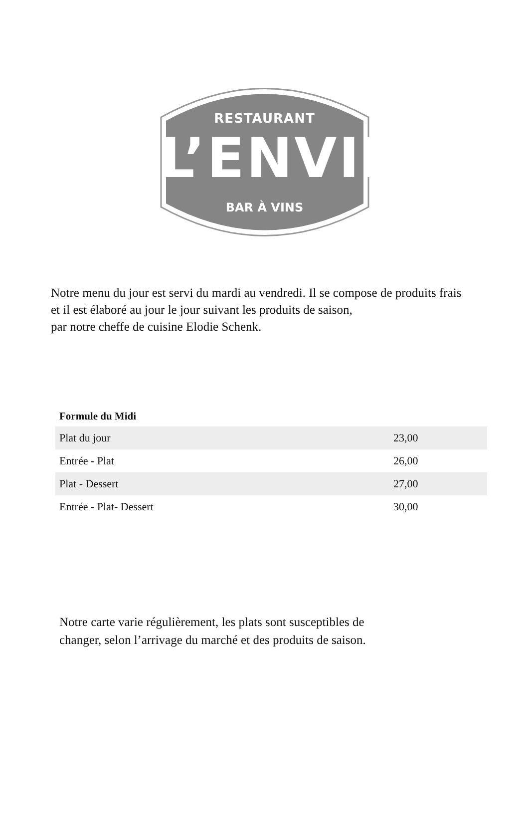RESTAURANT
L’ENVIE
BAR À VINS
Notre menu du jour est servi du mardi au vendredi. Il se compose de produits frais
et il est élaboré au jour le jour suivant les produits de saison,
par notre cheffe de cuisine Elodie Schenk.
Formule du Midi
| Plat du jour | 23,00 |
| Entrée - Plat | 26,00 |
| Plat - Dessert | 27,00 |
| Entrée - Plat- Dessert | 30,00 |
Notre carte varie régulièrement, les plats sont susceptibles de
changer, selon l’arrivage du marché et des produits de saison.